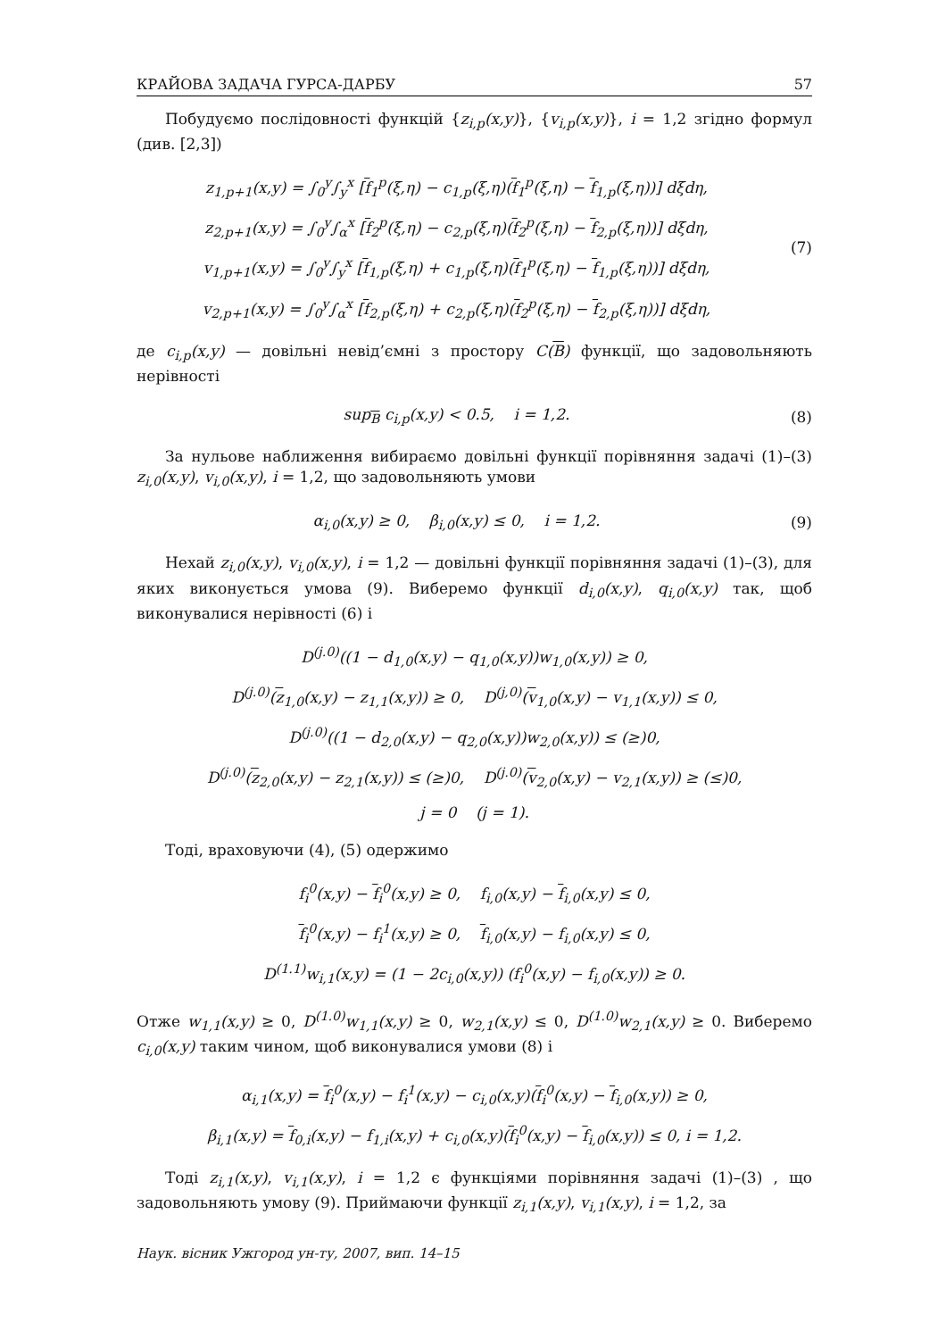КРАЙОВА ЗАДАЧА ГУРСА-ДАРБУ 57
Побудуємо послідовності функцій {z<sub>i,p</sub>(x,y)}, {v<sub>i,p</sub>(x,y)}, i = 1,2 згідно формул (див. [2,3])
z<sub>1,p+1</sub>(x,y) = ∫<sub>0</sub><sup>y</sup>∫<sub>y</sub><sup>x</sup> [f<sub>1</sub><sup>p</sup>(ξ,η) − c<sub>1,p</sub>(ξ,η)(f<sub>1</sub><sup>p</sup>(ξ,η) − f<sub>1,p</sub>(ξ,η))] dξdη,
z<sub>2,p+1</sub>(x,y) = ∫<sub>0</sub><sup>y</sup>∫<sub>α</sub><sup>x</sup> [f<sub>2</sub><sup>p</sup>(ξ,η) − c<sub>2,p</sub>(ξ,η)(f<sub>2</sub><sup>p</sup>(ξ,η) − f<sub>2,p</sub>(ξ,η))] dξdη,
v<sub>1,p+1</sub>(x,y) = ∫<sub>0</sub><sup>y</sup>∫<sub>y</sub><sup>x</sup> [f<sub>1,p</sub>(ξ,η) + c<sub>1,p</sub>(ξ,η)(f<sub>1</sub><sup>p</sup>(ξ,η) − f<sub>1,p</sub>(ξ,η))] dξdη,
v<sub>2,p+1</sub>(x,y) = ∫<sub>0</sub><sup>y</sup>∫<sub>α</sub><sup>x</sup> [f<sub>2,p</sub>(ξ,η) + c<sub>2,p</sub>(ξ,η)(f<sub>2</sub><sup>p</sup>(ξ,η) − f<sub>2,p</sub>(ξ,η))] dξdη,
(7)
де c<sub>i,p</sub>(x,y) — довільні невід’ємні з простору C(B) функції, що задовольняють нерівності
sup<sub>B</sub> c<sub>i,p</sub>(x,y) < 0.5, i = 1,2.
(8)
За нульове наближення вибираємо довільні функції порівняння задачі (1)–(3) z<sub>i,0</sub>(x,y), v<sub>i,0</sub>(x,y), i = 1,2, що задовольняють умови
α<sub>i,0</sub>(x,y) ≥ 0, β<sub>i,0</sub>(x,y) ≤ 0, i = 1,2.
(9)
Нехай z<sub>i,0</sub>(x,y), v<sub>i,0</sub>(x,y), i = 1,2 — довільні функції порівняння задачі (1)–(3), для яких виконується умова (9). Виберемо функції d<sub>i,0</sub>(x,y), q<sub>i,0</sub>(x,y) так, щоб виконувалися нерівності (6) і
D<sup>(j.0)</sup>((1 − d<sub>1,0</sub>(x,y) − q<sub>1,0</sub>(x,y))w<sub>1,0</sub>(x,y)) ≥ 0,
D<sup>(j.0)</sup>(z<sub>1,0</sub>(x,y) − z<sub>1,1</sub>(x,y)) ≥ 0, D<sup>(j,0)</sup>(v<sub>1,0</sub>(x,y) − v<sub>1,1</sub>(x,y)) ≤ 0,
D<sup>(j.0)</sup>((1 − d<sub>2,0</sub>(x,y) − q<sub>2,0</sub>(x,y))w<sub>2,0</sub>(x,y)) ≤ (≥)0,
D<sup>(j.0)</sup>(z<sub>2,0</sub>(x,y) − z<sub>2,1</sub>(x,y)) ≤ (≥)0, D<sup>(j.0)</sup>(v<sub>2,0</sub>(x,y) − v<sub>2,1</sub>(x,y)) ≥ (≤)0,
j = 0 (j = 1).
Тоді, враховуючи (4), (5) одержимо
f<sub>i</sub><sup>0</sup>(x,y) − f<sub>i</sub><sup>0</sup>(x,y) ≥ 0, f<sub>i,0</sub>(x,y) − f<sub>i,0</sub>(x,y) ≤ 0,
f<sub>i</sub><sup>0</sup>(x,y) − f<sub>i</sub><sup>1</sup>(x,y) ≥ 0, f<sub>i,0</sub>(x,y) − f<sub>i,0</sub>(x,y) ≤ 0,
D<sup>(1.1)</sup>w<sub>i,1</sub>(x,y) = (1 − 2c<sub>i,0</sub>(x,y)) (f<sub>i</sub><sup>0</sup>(x,y) − f<sub>i,0</sub>(x,y)) ≥ 0.
Отже w<sub>1,1</sub>(x,y) ≥ 0, D<sup>(1.0)</sup>w<sub>1,1</sub>(x,y) ≥ 0, w<sub>2,1</sub>(x,y) ≤ 0, D<sup>(1.0)</sup>w<sub>2,1</sub>(x,y) ≥ 0. Виберемо c<sub>i,0</sub>(x,y) таким чином, щоб виконувалися умови (8) і
α<sub>i,1</sub>(x,y) = f<sub>i</sub><sup>0</sup>(x,y) − f<sub>i</sub><sup>1</sup>(x,y) − c<sub>i,0</sub>(x,y)(f<sub>i</sub><sup>0</sup>(x,y) − f<sub>i,0</sub>(x,y)) ≥ 0,
β<sub>i,1</sub>(x,y) = f<sub>0,i</sub>(x,y) − f<sub>1,i</sub>(x,y) + c<sub>i,0</sub>(x,y)(f<sub>i</sub><sup>0</sup>(x,y) − f<sub>i,0</sub>(x,y)) ≤ 0, i = 1,2.
Тоді z<sub>i,1</sub>(x,y), v<sub>i,1</sub>(x,y), i = 1,2 є функціями порівняння задачі (1)–(3) , що задовольняють умову (9). Приймаючи функції z<sub>i,1</sub>(x,y), v<sub>i,1</sub>(x,y), i = 1,2, за
Наук. вісник Ужгород ун-ту, 2007, вип. 14–15